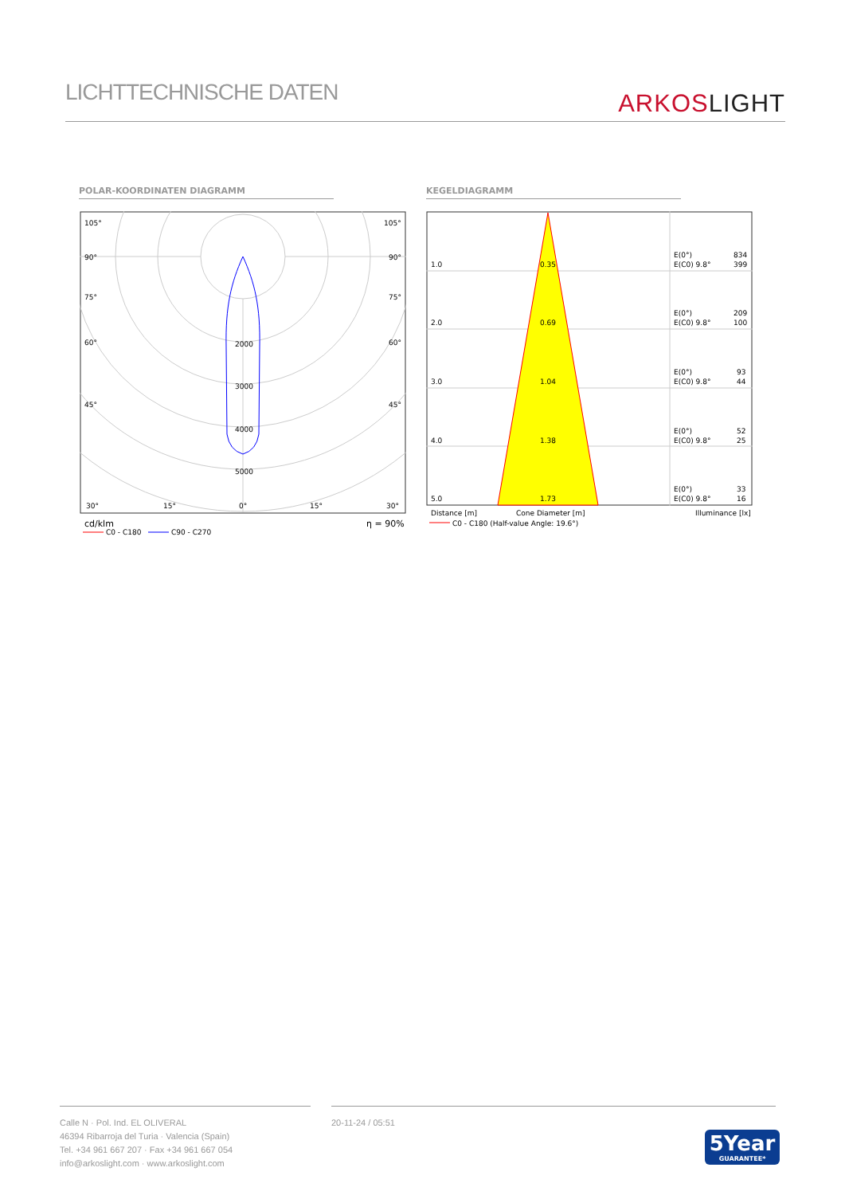LICHTTECHNISCHE DATEN
ARKOSLIGHT
POLAR-KOORDINATEN DIAGRAMM KEGELDIAGRAMM
105°
105°
90°
90°
75°
75°
60°
60°
45°
45°
2000
3000
4000
5000
30°
15°
0°
15°
30°
cd/klm
η = 90%
C0 - C180
C90 - C270
1.0
0.35
2.0
0.69
3.0
1.04
4.0
1.38
5.0
1.73
E(0°)
834
E(C0) 9.8°
399
E(0°)
209
E(C0) 9.8°
100
E(0°)
93
E(C0) 9.8°
44
E(0°)
52
E(C0) 9.8°
25
E(0°)
33
E(C0) 9.8°
16
Distance [m]
Cone Diameter [m]
Illuminance [lx]
C0 - C180 (Half-value Angle: 19.6°)
Calle N · Pol. Ind. EL OLIVERAL
46394 Ribarroja del Turia · Valencia (Spain)
Tel. +34 961 667 207 · Fax +34 961 667 054
info@arkoslight.com · www.arkoslight.com
20-11-24 / 05:51
5Year
GUARANTEE*